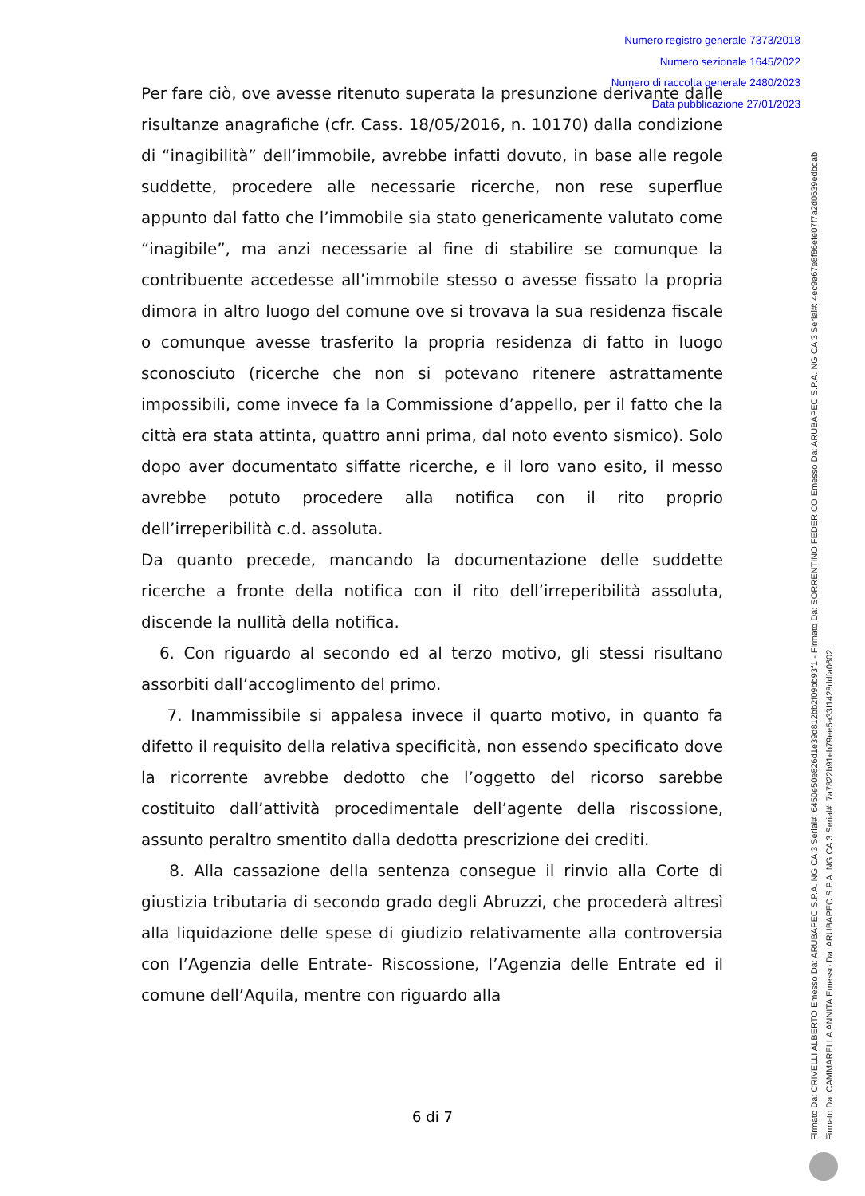Numero registro generale 7373/2018
Numero sezionale 1645/2022
Numero di raccolta generale 2480/2023
Data pubblicazione 27/01/2023
Per fare ciò, ove avesse ritenuto superata la presunzione derivante dalle risultanze anagrafiche (cfr. Cass. 18/05/2016, n. 10170) dalla condizione di “inagibilità” dell’immobile, avrebbe infatti dovuto, in base alle regole suddette, procedere alle necessarie ricerche, non rese superflue appunto dal fatto che l’immobile sia stato genericamente valutato come “inagibile”, ma anzi necessarie al fine di stabilire se comunque la contribuente accedesse all’immobile stesso o avesse fissato la propria dimora in altro luogo del comune ove si trovava la sua residenza fiscale o comunque avesse trasferito la propria residenza di fatto in luogo sconosciuto (ricerche che non si potevano ritenere astrattamente impossibili, come invece fa la Commissione d’appello, per il fatto che la città era stata attinta, quattro anni prima, dal noto evento sismico). Solo dopo aver documentato siffatte ricerche, e il loro vano esito, il messo avrebbe potuto procedere alla notifica con il rito proprio dell’irreperibilità c.d. assoluta.
Da quanto precede, mancando la documentazione delle suddette ricerche a fronte della notifica con il rito dell’irreperibilità assoluta, discende la nullità della notifica.
6. Con riguardo al secondo ed al terzo motivo, gli stessi risultano assorbiti dall’accoglimento del primo.
7. Inammissibile si appalesa invece il quarto motivo, in quanto fa difetto il requisito della relativa specificità, non essendo specificato dove la ricorrente avrebbe dedotto che l’oggetto del ricorso sarebbe costituito dall’attività procedimentale dell’agente della riscossione, assunto peraltro smentito dalla dedotta prescrizione dei crediti.
8. Alla cassazione della sentenza consegue il rinvio alla Corte di giustizia tributaria di secondo grado degli Abruzzi, che procederà altresì alla liquidazione delle spese di giudizio relativamente alla controversia con l’Agenzia delle Entrate- Riscossione, l’Agenzia delle Entrate ed il comune dell’Aquila, mentre con riguardo alla
6 di 7
Firmato Da: CRIVELLI ALBERTO Emesso Da: ARUBAPEC S.P.A. NG CA 3 Serial#: 6450e50e826d1e39d812bb2f09bb93f1 - Firmato Da: SORRENTINO FEDERICO Emesso Da: ARUBAPEC S.P.A. NG CA 3 Serial#: 4ec9a67e8f86efe07f7a2d0639edbdab
Firmato Da: CAMMARELLA ANNITA Emesso Da: ARUBAPEC S.P.A. NG CA 3 Serial#: 7a7822b91eb79ee5a33f1428ddfa0602